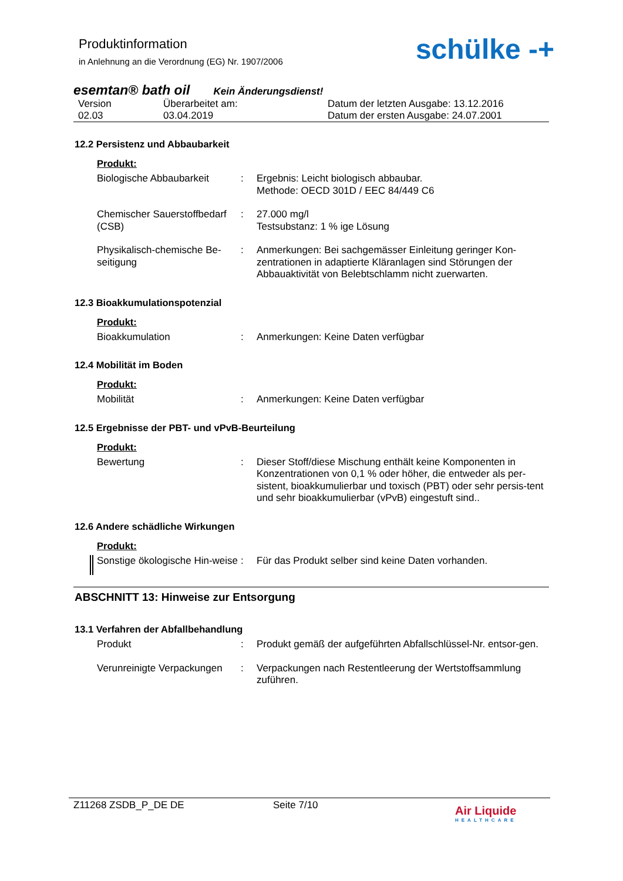Produktinformation
in Anlehnung an die Verordnung (EG) Nr. 1907/2006
schülke -+
esemtan® bath oil Kein Änderungsdienst!
Version
02.03
Überarbeitet am:
03.04.2019
Datum der letzten Ausgabe: 13.12.2016
Datum der ersten Ausgabe: 24.07.2001
12.2 Persistenz und Abbaubarkeit
Produkt:
Biologische Abbaubarkeit : Ergebnis: Leicht biologisch abbaubar.
Methode: OECD 301D / EEC 84/449 C6
Chemischer Sauerstoffbedarf (CSB)
: 27.000 mg/l
Testsubstanz: 1 % ige Lösung
Physikalisch-chemische Be-seitigung
: Anmerkungen: Bei sachgemässer Einleitung geringer Kon-zentrationen in adaptierte Kläranlagen sind Störungen der Abbauaktivität von Belebtschlamm nicht zuerwarten.
12.3 Bioakkumulationspotenzial
Produkt:
Bioakkumulation : Anmerkungen: Keine Daten verfügbar
12.4 Mobilität im Boden
Produkt:
Mobilität : Anmerkungen: Keine Daten verfügbar
12.5 Ergebnisse der PBT- und vPvB-Beurteilung
Produkt:
Bewertung : Dieser Stoff/diese Mischung enthält keine Komponenten in Konzentrationen von 0,1 % oder höher, die entweder als per-sistent, bioakkumulierbar und toxisch (PBT) oder sehr persis-tent und sehr bioakkumulierbar (vPvB) eingestuft sind..
12.6 Andere schädliche Wirkungen
Produkt:
Sonstige ökologische Hin-weise
: Für das Produkt selber sind keine Daten vorhanden.
ABSCHNITT 13: Hinweise zur Entsorgung
13.1 Verfahren der Abfallbehandlung
Produkt : Produkt gemäß der aufgeführten Abfallschlüssel-Nr. entsor-gen.
Verunreinigte Verpackungen
: Verpackungen nach Restentleerung der Wertstoffsammlung zuführen.
Z11268 ZSDB_P_DE DE Seite 7/10
Air Liquide
HEALTHCARE